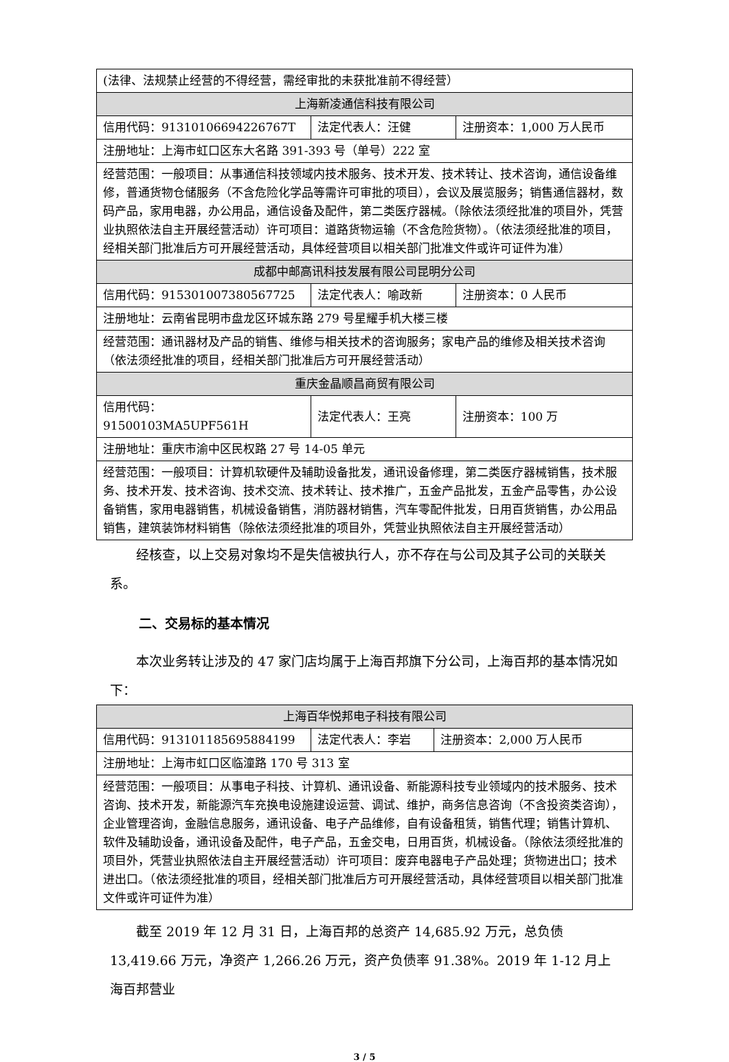| (法律、法规禁止经营的不得经营，需经审批的未获批准前不得经营） | | |
| 上海新凌通信科技有限公司 | | |
| 信用代码：91310106694226767T | 法定代表人：汪健 | 注册资本：1,000 万人民币 |
| 注册地址：上海市虹口区东大名路 391-393 号（单号）222 室 | | |
| 经营范围：一般项目：从事通信科技领域内技术服务、技术开发、技术转让、技术咨询，通信设备维修，普通货物仓储服务（不含危险化学品等需许可审批的项目），会议及展览服务；销售通信器材，数码产品，家用电器，办公用品，通信设备及配件，第二类医疗器械。（除依法须经批准的项目外，凭营业执照依法自主开展经营活动）许可项目：道路货物运输（不含危险货物）。（依法须经批准的项目，经相关部门批准后方可开展经营活动，具体经营项目以相关部门批准文件或许可证件为准） | | |
| 成都中邮高讯科技发展有限公司昆明分公司 | | |
| 信用代码：915301007380567725 | 法定代表人：喻政新 | 注册资本：0 人民币 |
| 注册地址：云南省昆明市盘龙区环城东路 279 号星耀手机大楼三楼 | | |
| 经营范围：通讯器材及产品的销售、维修与相关技术的咨询服务；家电产品的维修及相关技术咨询（依法须经批准的项目，经相关部门批准后方可开展经营活动） | | |
| 重庆金晶顺昌商贸有限公司 | | |
| 信用代码：91500103MA5UPF561H | 法定代表人：王亮 | 注册资本：100 万 |
| 注册地址：重庆市渝中区民权路 27 号 14-05 单元 | | |
| 经营范围：一般项目：计算机软硬件及辅助设备批发，通讯设备修理，第二类医疗器械销售，技术服务、技术开发、技术咨询、技术交流、技术转让、技术推广，五金产品批发，五金产品零售，办公设备销售，家用电器销售，机械设备销售，消防器材销售，汽车零配件批发，日用百货销售，办公用品销售，建筑装饰材料销售（除依法须经批准的项目外，凭营业执照依法自主开展经营活动） | | |
经核查，以上交易对象均不是失信被执行人，亦不存在与公司及其子公司的关联关系。
二、交易标的基本情况
本次业务转让涉及的 47 家门店均属于上海百邦旗下分公司，上海百邦的基本情况如下：
| 上海百华悦邦电子科技有限公司 | | |
| 信用代码：913101185695884199 | 法定代表人：李岩 | 注册资本：2,000 万人民币 |
| 注册地址：上海市虹口区临潼路 170 号 313 室 | | |
| 经营范围：一般项目：从事电子科技、计算机、通讯设备、新能源科技专业领域内的技术服务、技术咨询、技术开发，新能源汽车充换电设施建设运营、调试、维护，商务信息咨询（不含投资类咨询），企业管理咨询，金融信息服务，通讯设备、电子产品维修，自有设备租赁，销售代理；销售计算机、软件及辅助设备，通讯设备及配件，电子产品，五金交电，日用百货，机械设备。（除依法须经批准的项目外，凭营业执照依法自主开展经营活动）许可项目：废弃电器电子产品处理；货物进出口；技术进出口。（依法须经批准的项目，经相关部门批准后方可开展经营活动，具体经营项目以相关部门批准文件或许可证件为准） | | |
截至 2019 年 12 月 31 日，上海百邦的总资产 14,685.92 万元，总负债 13,419.66 万元，净资产 1,266.26 万元，资产负债率 91.38%。2019 年 1-12 月上海百邦营业
3 / 5